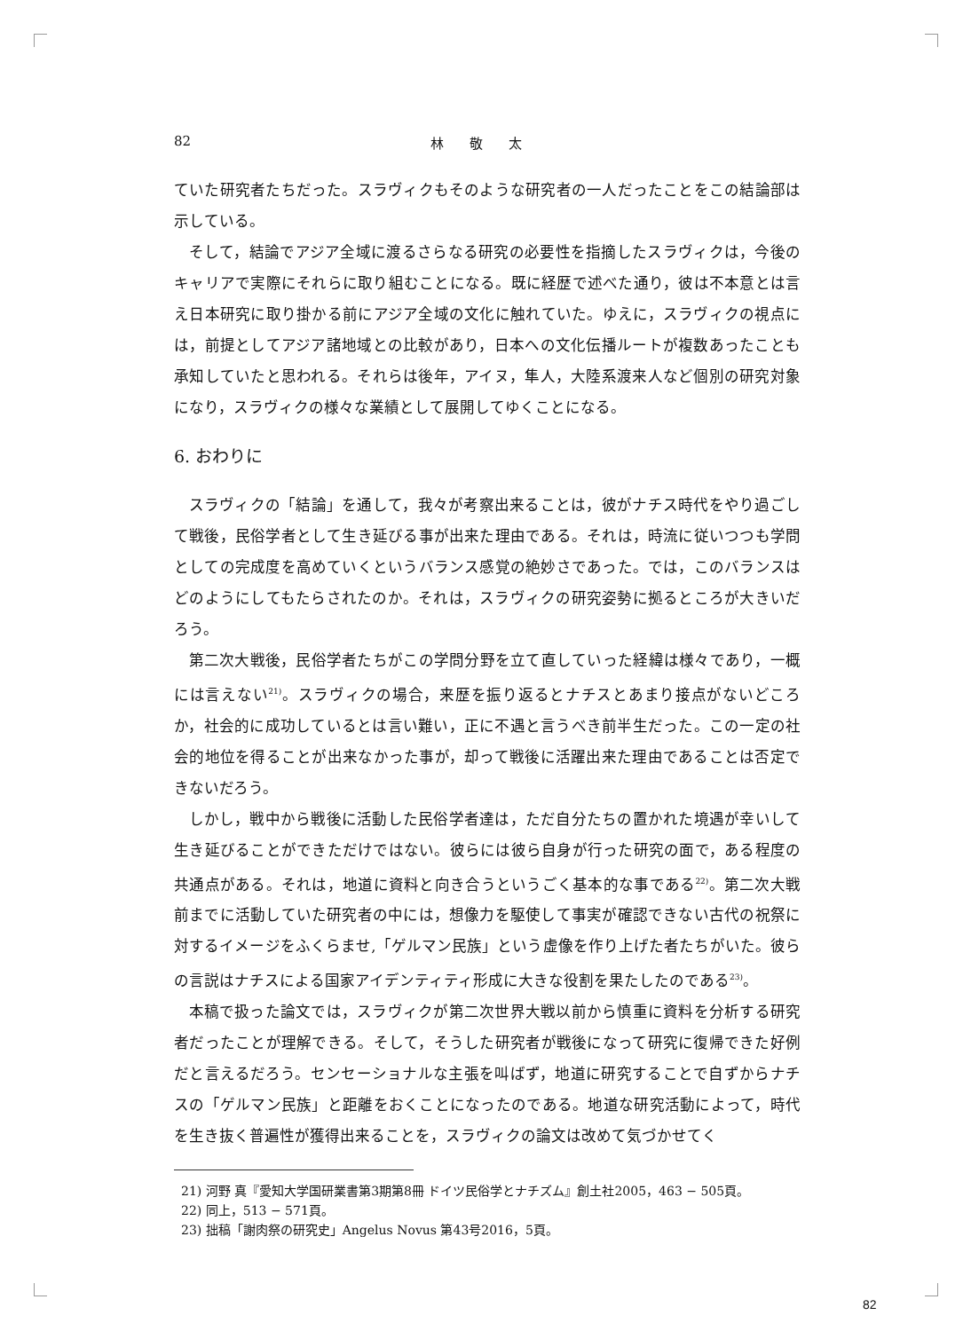82 林 敬 太
ていた研究者たちだった。スラヴィクもそのような研究者の一人だったことをこの結論部は示している。
そして，結論でアジア全域に渡るさらなる研究の必要性を指摘したスラヴィクは，今後のキャリアで実際にそれらに取り組むことになる。既に経歴で述べた通り，彼は不本意とは言え日本研究に取り掛かる前にアジア全域の文化に触れていた。ゆえに，スラヴィクの視点には，前提としてアジア諸地域との比較があり，日本への文化伝播ルートが複数あったことも承知していたと思われる。それらは後年，アイヌ，隼人，大陸系渡来人など個別の研究対象になり，スラヴィクの様々な業績として展開してゆくことになる。
6. おわりに
スラヴィクの「結論」を通して，我々が考察出来ることは，彼がナチス時代をやり過ごして戦後，民俗学者として生き延びる事が出来た理由である。それは，時流に従いつつも学問としての完成度を高めていくというバランス感覚の絶妙さであった。では，このバランスはどのようにしてもたらされたのか。それは，スラヴィクの研究姿勢に拠るところが大きいだろう。
第二次大戦後，民俗学者たちがこの学問分野を立て直していった経緯は様々であり，一概には言えない<sup>21)</sup>。スラヴィクの場合，来歴を振り返るとナチスとあまり接点がないどころか，社会的に成功しているとは言い難い，正に不遇と言うべき前半生だった。この一定の社会的地位を得ることが出来なかった事が，却って戦後に活躍出来た理由であることは否定できないだろう。
しかし，戦中から戦後に活動した民俗学者達は，ただ自分たちの置かれた境遇が幸いして生き延びることができただけではない。彼らには彼ら自身が行った研究の面で，ある程度の共通点がある。それは，地道に資料と向き合うというごく基本的な事である<sup>22)</sup>。第二次大戦前までに活動していた研究者の中には，想像力を駆使して事実が確認できない古代の祝祭に対するイメージをふくらませ,「ゲルマン民族」という虚像を作り上げた者たちがいた。彼らの言説はナチスによる国家アイデンティティ形成に大きな役割を果たしたのである<sup>23)</sup>。
本稿で扱った論文では，スラヴィクが第二次世界大戦以前から慎重に資料を分析する研究者だったことが理解できる。そして，そうした研究者が戦後になって研究に復帰できた好例だと言えるだろう。センセーショナルな主張を叫ばず，地道に研究することで自ずからナチスの「ゲルマン民族」と距離をおくことになったのである。地道な研究活動によって，時代を生き抜く普遍性が獲得出来ることを，スラヴィクの論文は改めて気づかせてく
21) 河野 真『愛知大学国研業書第3期第8冊 ドイツ民俗学とナチズム』創土社2005，463 − 505頁。
22) 同上，513 − 571頁。
23) 拙稿「謝肉祭の研究史」Angelus Novus 第43号2016，5頁。
82